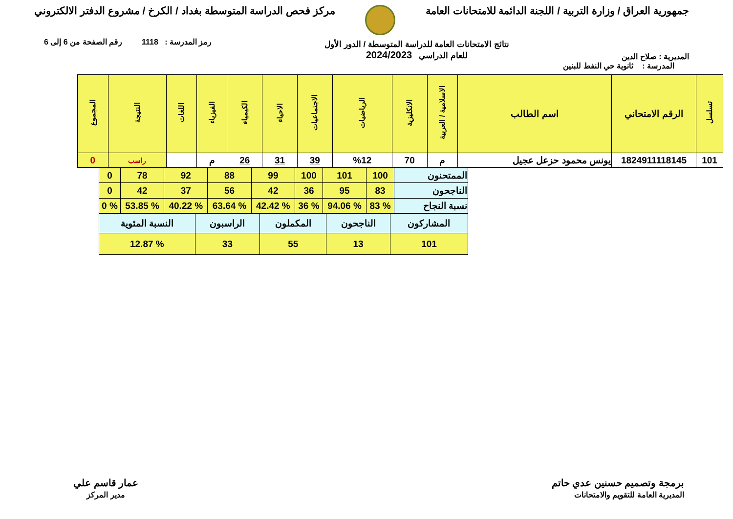جمهورية العراق / وزارة التربية / اللجنة الدائمة للامتحانات العامة
مركز فحص الدراسة المتوسطة بغداد / الكرخ / مشروع الدفتر الالكتروني
المديرية : صلاح الدين
نتائج الامتحانات العامة للدراسة المتوسطة / الدور الأول
للعام الدراسي 2024/2023
رمز المدرسة : 1118 رقم الصفحة من 6 إلى 6
المدرسة : ثانوية حي النفط للبنين
| تسلسل | الرقم الامتحاني | اسم الطالب | الاسلامية / العربية | الانكليزية | الرياضيات | الاجتماعيات | الاحياء | الكيمياء | الفيزياء | اللغات | النتيجة | المجموع |
| --- | --- | --- | --- | --- | --- | --- | --- | --- | --- | --- | --- | --- |
| 101 | 1824911118145 | يونس محمود حزعل عجيل | م | 70 | %12 | 39 | 31 | 26 | م | | راسب | 0 |
| الممتحنون | 100 | 101 | 100 | 99 | 88 | 92 | 78 | 0 |
| الناجحون | 83 | 95 | 36 | 42 | 56 | 37 | 42 | 0 |
| نسبة النجاح | % 83 | % 94.06 | % 36 | % 42.42 | % 63.64 | % 40.22 | % 53.85 | % 0 |
| المشاركون | الناجحون | المكملون | الراسبون | النسبة المئوية |
| 101 | 13 | 55 | 33 | % 12.87 |
برمجة وتصميم حسنين عدي حاتم
المديرية العامة للتقويم والامتحانات
عمار قاسم علي
مدير المركز